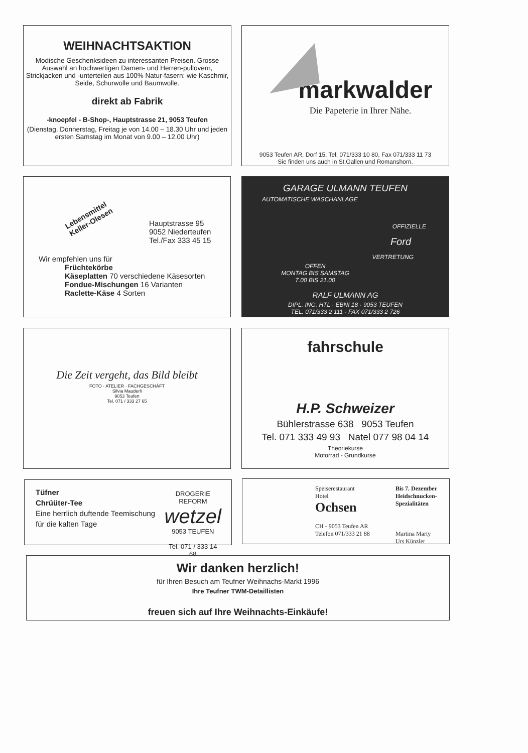WEIHNACHTSAKTION
Modische Geschenksideen zu interessanten Preisen. Grosse Auswahl an hochwertigen Damen- und Herren-pullovern, Strickjacken und -unterteilen aus 100% Natur-fasern: wie Kaschmir, Seide, Schurwolle und Baumwolle.
direkt ab Fabrik
-knoepfel - B-Shop-, Hauptstrasse 21, 9053 Teufen
(Dienstag, Donnerstag, Freitag je von 14.00 – 18.30 Uhr und jeden ersten Samstag im Monat von 9.00 – 12.00 Uhr)
markwalder
Die Papeterie in Ihrer Nähe.
9053 Teufen AR, Dorf 15, Tel. 071/333 10 80, Fax 071/333 11 73
Sie finden uns auch in St.Gallen und Romanshorn.
Lebensmittel Keller-Olesen
Hauptstrasse 95
9052 Niederteufen
Tel./Fax 333 45 15
Wir empfehlen uns für
Früchtekörbe
Käseplatten 70 verschiedene Käsesorten
Fondue-Mischungen 16 Varianten
Raclette-Käse 4 Sorten
GARAGE ULMANN TEUFEN
AUTOMATISCHE WASCHANLAGE
OFFIZIELLE
Ford
VERTRETUNG
OFFEN
MONTAG BIS SAMSTAG
7.00 BIS 21.00
RALF ULMANN AG
DIPL. ING. HTL · EBNI 18 · 9053 TEUFEN
TEL. 071/333 2 111 · FAX 071/333 2 726
Die Zeit vergeht, das Bild bleibt
FOTO · ATELIER · FACHGESCHÄFT
Silvia Mauderli
9053 Teufen
Tel. 071 / 333 27 65
fahrschule
H.P. Schweizer
Bühlerstrasse 638 9053 Teufen
Tel. 071 333 49 93 Natel 077 98 04 14
Theoriekurse
Motorrad - Grundkurse
Tüfner
Chrüüter-Tee
Eine herrlich duftende Teemischung für die kalten Tage
DROGERIE REFORM
wetzel
9053 TEUFEN
Tel. 071 / 333 14 68
Speiserestaurant
Hotel
Ochsen
CH - 9053 Teufen AR
Telefon 071/333 21 88
Bis 7. Dezember
Heidschnucken-
Spezialitäten
Martina Marty
Urs Künzler
Wir danken herzlich!
für Ihren Besuch am Teufner Weihnachs-Markt 1996
Ihre Teufner TWM-Detaillisten
freuen sich auf Ihre Weihnachts-Einkäufe!